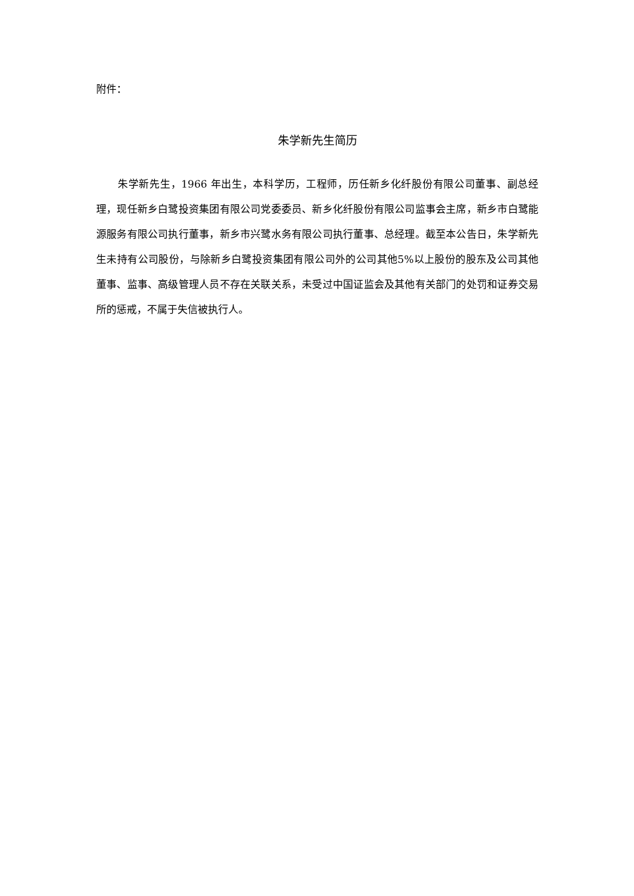附件：
朱学新先生简历
朱学新先生，1966 年出生，本科学历，工程师，历任新乡化纤股份有限公司董事、副总经理，现任新乡白鹭投资集团有限公司党委委员、新乡化纤股份有限公司监事会主席，新乡市白鹭能源服务有限公司执行董事，新乡市兴鹭水务有限公司执行董事、总经理。截至本公告日，朱学新先生未持有公司股份，与除新乡白鹭投资集团有限公司外的公司其他5%以上股份的股东及公司其他董事、监事、高级管理人员不存在关联关系，未受过中国证监会及其他有关部门的处罚和证券交易所的惩戒，不属于失信被执行人。